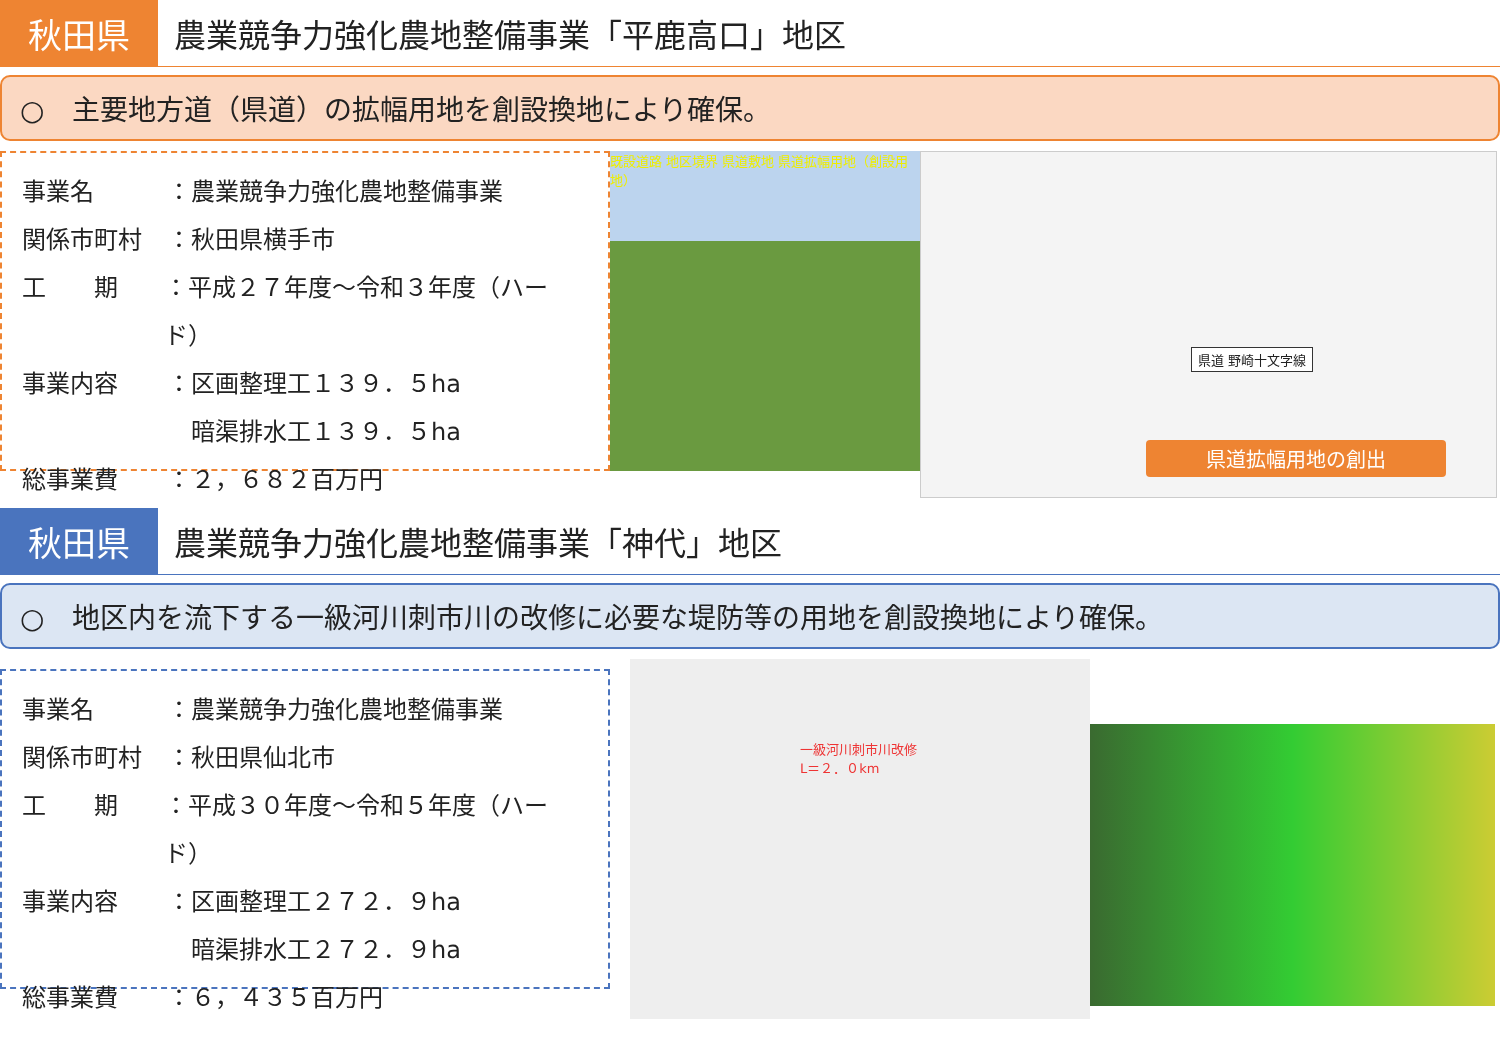秋田県
農業競争力強化農地整備事業「平鹿高口」地区
○　主要地方道（県道）の拡幅用地を創設換地により確保。
事業名 ：農業競争力強化農地整備事業
関係市町村 ：秋田県横手市
工　　期 ：平成２７年度～令和３年度（ハード）
事業内容 ：区画整理工１３９．５ha
　暗渠排水工１３９．５ha
総事業費 ：２，６８２百万円
既設道路 地区境界 県道敷地 県道拡幅用地（創設用地）
県道 野崎十文字線
県道拡幅用地の創出
秋田県
農業競争力強化農地整備事業「神代」地区
○　地区内を流下する一級河川刺市川の改修に必要な堤防等の用地を創設換地により確保。
事業名 ：農業競争力強化農地整備事業
関係市町村 ：秋田県仙北市
工　　期 ：平成３０年度～令和５年度（ハード）
事業内容 ：区画整理工２７２．９ha
　暗渠排水工２７２．９ha
総事業費 ：６，４３５百万円
一級河川刺市川改修
L＝２．０km